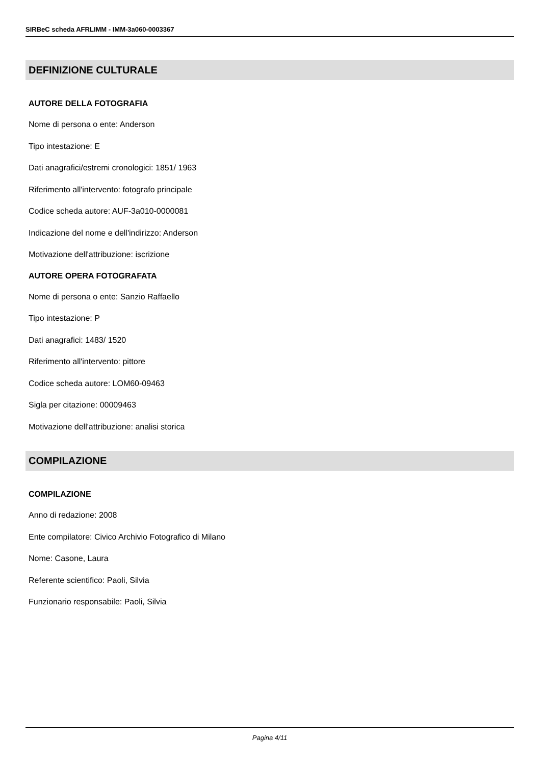SIRBeC scheda AFRLIMM - IMM-3a060-0003367
DEFINIZIONE CULTURALE
AUTORE DELLA FOTOGRAFIA
Nome di persona o ente: Anderson
Tipo intestazione: E
Dati anagrafici/estremi cronologici: 1851/ 1963
Riferimento all'intervento: fotografo principale
Codice scheda autore: AUF-3a010-0000081
Indicazione del nome e dell'indirizzo: Anderson
Motivazione dell'attribuzione: iscrizione
AUTORE OPERA FOTOGRAFATA
Nome di persona o ente: Sanzio Raffaello
Tipo intestazione: P
Dati anagrafici: 1483/ 1520
Riferimento all'intervento: pittore
Codice scheda autore: LOM60-09463
Sigla per citazione: 00009463
Motivazione dell'attribuzione: analisi storica
COMPILAZIONE
COMPILAZIONE
Anno di redazione: 2008
Ente compilatore: Civico Archivio Fotografico di Milano
Nome: Casone, Laura
Referente scientifico: Paoli, Silvia
Funzionario responsabile: Paoli, Silvia
Pagina 4/11